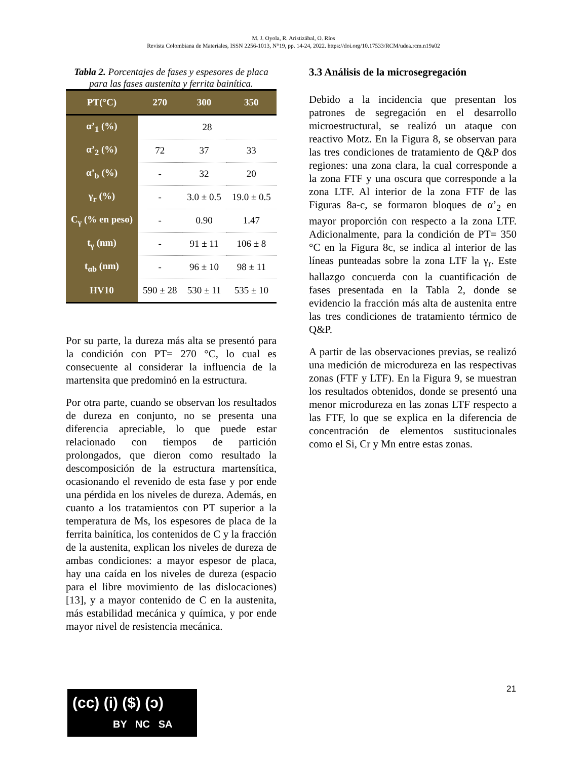M. J. Oyola, R. Aristizábal, O. Ríos
Revista Colombiana de Materiales, ISSN 2256-1013, N°19, pp. 14-24, 2022. https://doi.org/10.17533/RCM/udea.rcm.n19a02
Tabla 2. Porcentajes de fases y espesores de placa para las fases austenita y ferrita bainítica.
| PT(°C) | 270 | 300 | 350 |
| --- | --- | --- | --- |
| α’<sub>1</sub> (%) | 28 | | |
| α’<sub>2</sub> (%) | 72 | 37 | 33 |
| α’<sub>b</sub> (%) | - | 32 | 20 |
| γ<sub>r</sub> (%) | - | 3.0 ± 0.5 | 19.0 ± 0.5 |
| C<sub>γ</sub> (% en peso) | - | 0.90 | 1.47 |
| t<sub>γ</sub> (nm) | - | 91 ± 11 | 106 ± 8 |
| t<sub>αb</sub> (nm) | - | 96 ± 10 | 98 ± 11 |
| HV10 | 590 ± 28 | 530 ± 11 | 535 ± 10 |
Por su parte, la dureza más alta se presentó para la condición con PT= 270 °C, lo cual es consecuente al considerar la influencia de la martensita que predominó en la estructura.
Por otra parte, cuando se observan los resultados de dureza en conjunto, no se presenta una diferencia apreciable, lo que puede estar relacionado con tiempos de partición prolongados, que dieron como resultado la descomposición de la estructura martensítica, ocasionando el revenido de esta fase y por ende una pérdida en los niveles de dureza. Además, en cuanto a los tratamientos con PT superior a la temperatura de Ms, los espesores de placa de la ferrita bainítica, los contenidos de C y la fracción de la austenita, explican los niveles de dureza de ambas condiciones: a mayor espesor de placa, hay una caída en los niveles de dureza (espacio para el libre movimiento de las dislocaciones) [13], y a mayor contenido de C en la austenita, más estabilidad mecánica y química, y por ende mayor nivel de resistencia mecánica.
3.3 Análisis de la microsegregación
Debido a la incidencia que presentan los patrones de segregación en el desarrollo microestructural, se realizó un ataque con reactivo Motz. En la Figura 8, se observan para las tres condiciones de tratamiento de Q&P dos regiones: una zona clara, la cual corresponde a la zona FTF y una oscura que corresponde a la zona LTF. Al interior de la zona FTF de las Figuras 8a-c, se formaron bloques de α’<sub>2</sub> en mayor proporción con respecto a la zona LTF. Adicionalmente, para la condición de PT= 350 °C en la Figura 8c, se indica al interior de las líneas punteadas sobre la zona LTF la γ<sub>r</sub>. Este hallazgo concuerda con la cuantificación de fases presentada en la Tabla 2, donde se evidencio la fracción más alta de austenita entre las tres condiciones de tratamiento térmico de Q&P.
A partir de las observaciones previas, se realizó una medición de microdureza en las respectivas zonas (FTF y LTF). En la Figura 9, se muestran los resultados obtenidos, donde se presentó una menor microdureza en las zonas LTF respecto a las FTF, lo que se explica en la diferencia de concentración de elementos sustitucionales como el Si, Cr y Mn entre estas zonas.
21
(cc) (i) ($) (ↄ)
BY NC SA